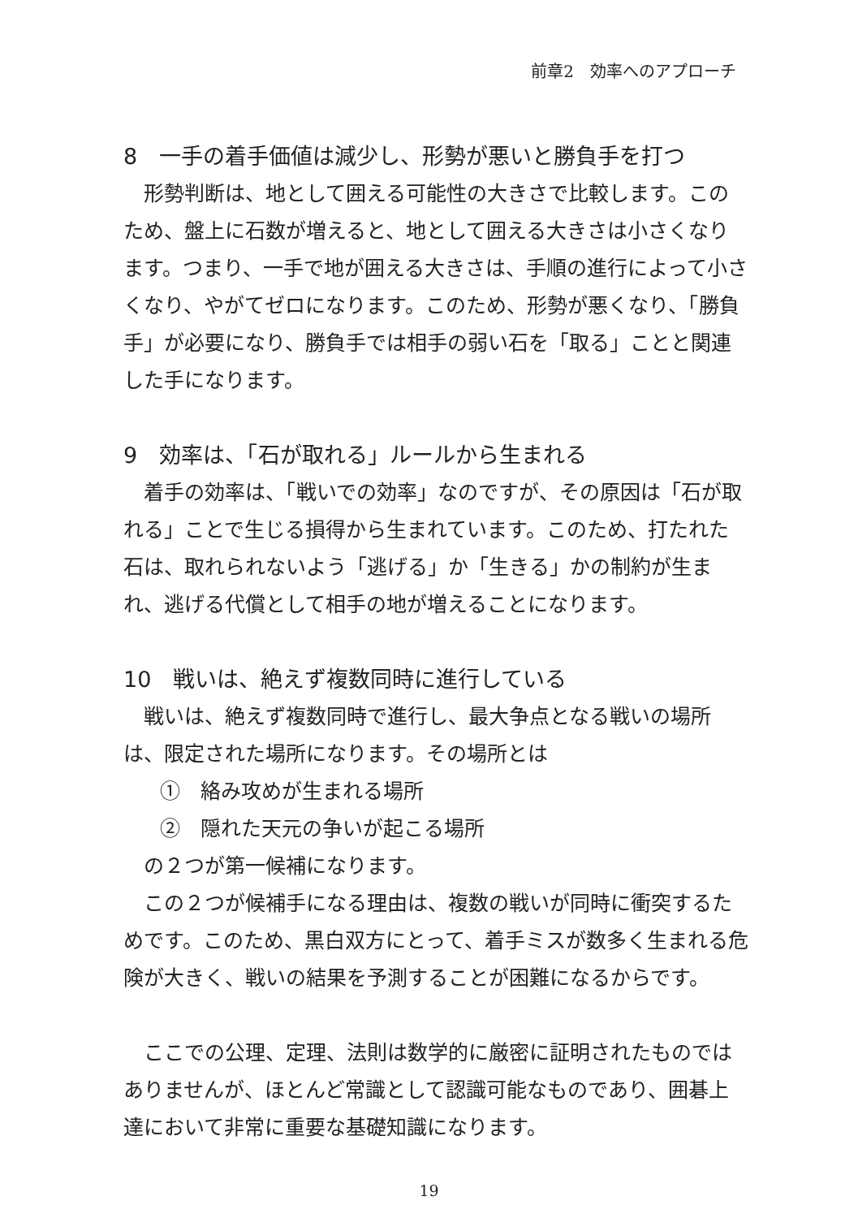前章2　効率へのアプローチ
8　一手の着手価値は減少し、形勢が悪いと勝負手を打つ
　形勢判断は、地として囲える可能性の大きさで比較します。このため、盤上に石数が増えると、地として囲える大きさは小さくなります。つまり、一手で地が囲える大きさは、手順の進行によって小さくなり、やがてゼロになります。このため、形勢が悪くなり、「勝負手」が必要になり、勝負手では相手の弱い石を「取る」ことと関連した手になります。
9　効率は、「石が取れる」ルールから生まれる
　着手の効率は、「戦いでの効率」なのですが、その原因は「石が取れる」ことで生じる損得から生まれています。このため、打たれた石は、取れられないよう「逃げる」か「生きる」かの制約が生まれ、逃げる代償として相手の地が増えることになります。
10　戦いは、絶えず複数同時に進行している
　戦いは、絶えず複数同時で進行し、最大争点となる戦いの場所は、限定された場所になります。その場所とは
①　絡み攻めが生まれる場所
②　隠れた天元の争いが起こる場所
　の２つが第一候補になります。
　この２つが候補手になる理由は、複数の戦いが同時に衝突するためです。このため、黒白双方にとって、着手ミスが数多く生まれる危険が大きく、戦いの結果を予測することが困難になるからです。
　ここでの公理、定理、法則は数学的に厳密に証明されたものではありませんが、ほとんど常識として認識可能なものであり、囲碁上達において非常に重要な基礎知識になります。
19